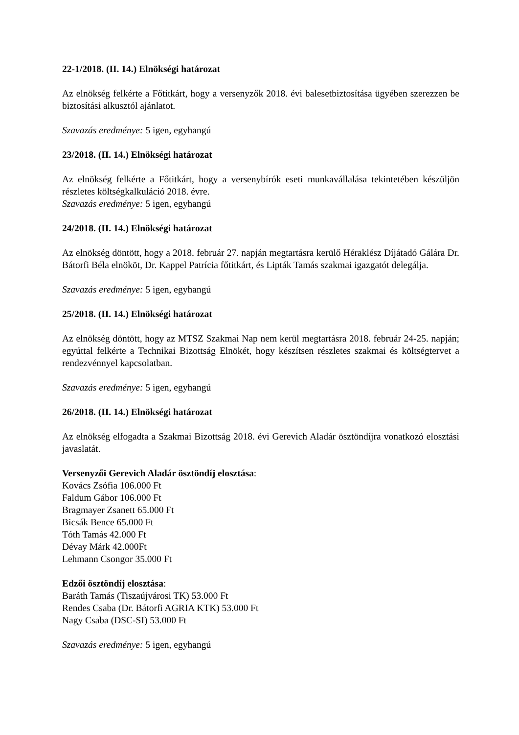22-1/2018. (II. 14.) Elnökségi határozat
Az elnökség felkérte a Főtitkárt, hogy a versenyzők 2018. évi balesetbiztosítása ügyében szerezzen be biztosítási alkusztól ajánlatot.
Szavazás eredménye: 5 igen, egyhangú
23/2018. (II. 14.) Elnökségi határozat
Az elnökség felkérte a Főtitkárt, hogy a versenybírók eseti munkavállalása tekintetében készüljön részletes költségkalkuláció 2018. évre.
Szavazás eredménye: 5 igen, egyhangú
24/2018. (II. 14.) Elnökségi határozat
Az elnökség döntött, hogy a 2018. február 27. napján megtartásra kerülő Héraklész Díjátadó Gálára Dr. Bátorfi Béla elnököt, Dr. Kappel Patrícia főtitkárt, és Lipták Tamás szakmai igazgatót delegálja.
Szavazás eredménye: 5 igen, egyhangú
25/2018. (II. 14.) Elnökségi határozat
Az elnökség döntött, hogy az MTSZ Szakmai Nap nem kerül megtartásra 2018. február 24-25. napján; egyúttal felkérte a Technikai Bizottság Elnökét, hogy készítsen részletes szakmai és költségtervet a rendezvénnyel kapcsolatban.
Szavazás eredménye: 5 igen, egyhangú
26/2018. (II. 14.) Elnökségi határozat
Az elnökség elfogadta a Szakmai Bizottság 2018. évi Gerevich Aladár ösztöndíjra vonatkozó elosztási javaslatát.
Versenyzői Gerevich Aladár ösztöndíj elosztása:
Kovács Zsófia 106.000 Ft
Faldum Gábor 106.000 Ft
Bragmayer Zsanett 65.000 Ft
Bicsák Bence 65.000 Ft
Tóth Tamás 42.000 Ft
Dévay Márk 42.000Ft
Lehmann Csongor 35.000 Ft
Edzői ösztöndíj elosztása:
Baráth Tamás (Tiszaújvárosi TK) 53.000 Ft
Rendes Csaba (Dr. Bátorfi AGRIA KTK) 53.000 Ft
Nagy Csaba (DSC-SI) 53.000 Ft
Szavazás eredménye: 5 igen, egyhangú